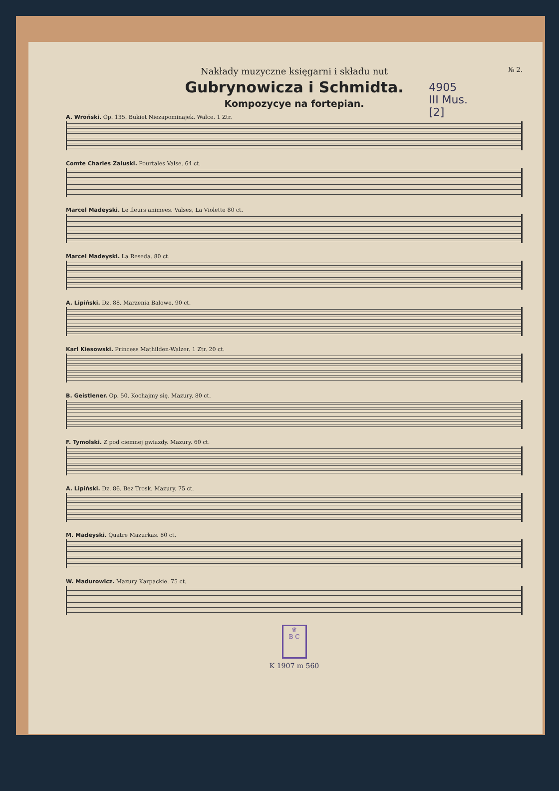№ 2.
4905
III Mus.
[2]
Nakłady muzyczne księgarni i składu nut
Gubrynowicza i Schmidta.
Kompozycye na fortepian.
A. Wroński. Op. 135. Bukiet Niezapominajek. Walce. 1 Ztr.
Comte Charles Zaluski. Pourtales Valse. 64 ct.
Marcel Madeyski. Le fleurs animees. Valses, La Violette 80 ct.
Marcel Madeyski. La Reseda. 80 ct.
A. Lipiński. Dz. 88. Marzenia Balowe. 90 ct.
Karl Kiesowski. Princess Mathilden-Walzer. 1 Ztr. 20 ct.
B. Geistlener. Op. 50. Kochajmy się. Mazury. 80 ct.
F. Tymolski. Z pod ciemnej gwiazdy. Mazury. 60 ct.
A. Lipiński. Dz. 86. Bez Trosk. Mazury. 75 ct.
M. Madeyski. Quatre Mazurkas. 80 ct.
W. Madurowicz. Mazury Karpackie. 75 ct.
♛
B C
K 1907 m 560